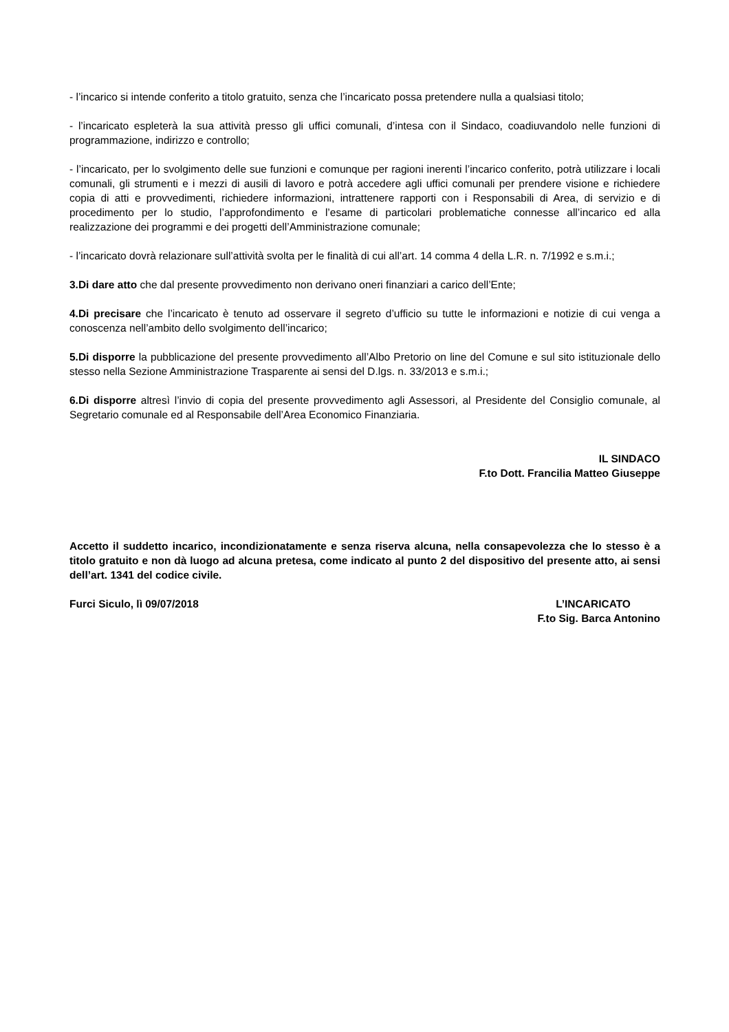- l’incarico si intende conferito a titolo gratuito, senza che l’incaricato possa pretendere nulla a qualsiasi titolo;
- l’incaricato espleterà la sua attività presso gli uffici comunali, d’intesa con il Sindaco, coadiuvandolo nelle funzioni di programmazione, indirizzo e controllo;
- l’incaricato, per lo svolgimento delle sue funzioni e comunque per ragioni inerenti l’incarico conferito, potrà utilizzare i locali comunali, gli strumenti e i mezzi di ausili di lavoro e potrà accedere agli uffici comunali per prendere visione e richiedere copia di atti e provvedimenti, richiedere informazioni, intrattenere rapporti con i Responsabili di Area, di servizio e di procedimento per lo studio, l’approfondimento e l’esame di particolari problematiche connesse all’incarico ed alla realizzazione dei programmi e dei progetti dell’Amministrazione comunale;
- l’incaricato dovrà relazionare sull’attività svolta per le finalità di cui all’art. 14 comma 4 della L.R. n. 7/1992 e s.m.i.;
3.Di dare atto che dal presente provvedimento non derivano oneri finanziari a carico dell’Ente;
4.Di precisare che l’incaricato è tenuto ad osservare il segreto d’ufficio su tutte le informazioni e notizie di cui venga a conoscenza nell’ambito dello svolgimento dell’incarico;
5.Di disporre la pubblicazione del presente provvedimento all’Albo Pretorio on line del Comune e sul sito istituzionale dello stesso nella Sezione Amministrazione Trasparente ai sensi del D.lgs. n. 33/2013 e s.m.i.;
6.Di disporre altresì l’invio di copia del presente provvedimento agli Assessori, al Presidente del Consiglio comunale, al Segretario comunale ed al Responsabile dell’Area Economico Finanziaria.
IL SINDACO
F.to Dott. Francilia Matteo Giuseppe
Accetto il suddetto incarico, incondizionatamente e senza riserva alcuna, nella consapevolezza che lo stesso è a titolo gratuito e non dà luogo ad alcuna pretesa, come indicato al punto 2 del dispositivo del presente atto, ai sensi dell’art. 1341 del codice civile.
Furci Siculo, lì 09/07/2018 L’INCARICATO
F.to Sig. Barca Antonino